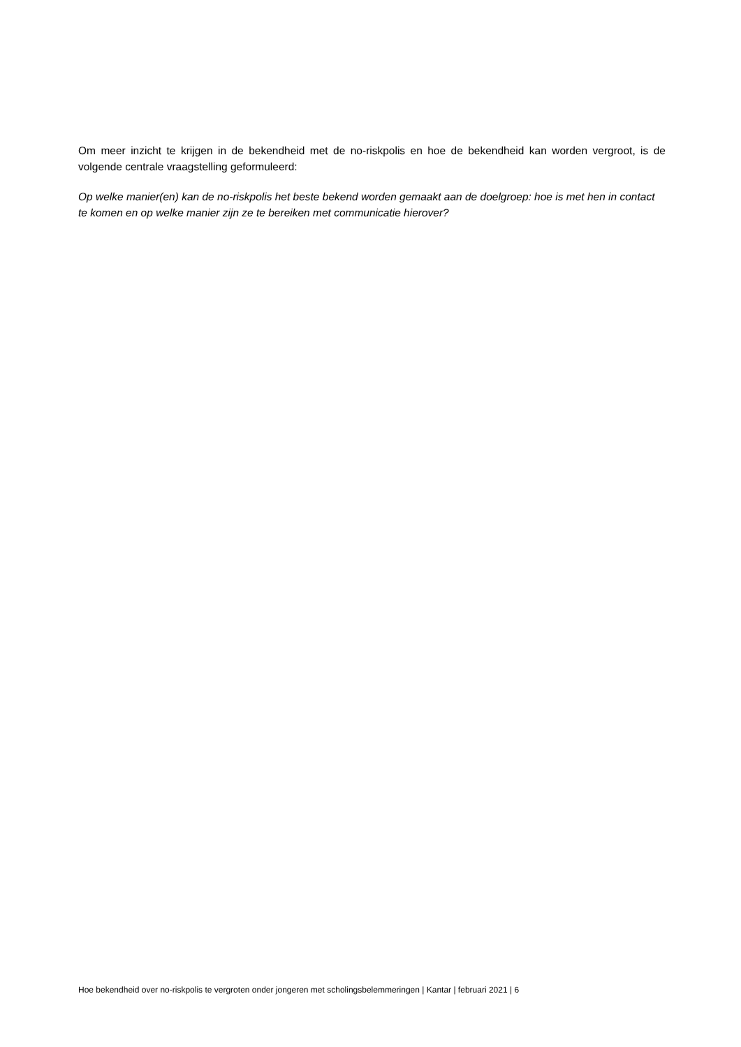Om meer inzicht te krijgen in de bekendheid met de no-riskpolis en hoe de bekendheid kan worden vergroot, is de volgende centrale vraagstelling geformuleerd:
Op welke manier(en) kan de no-riskpolis het beste bekend worden gemaakt aan de doelgroep: hoe is met hen in contact te komen en op welke manier zijn ze te bereiken met communicatie hierover?
Hoe bekendheid over no-riskpolis te vergroten onder jongeren met scholingsbelemmeringen | Kantar | februari 2021 | 6